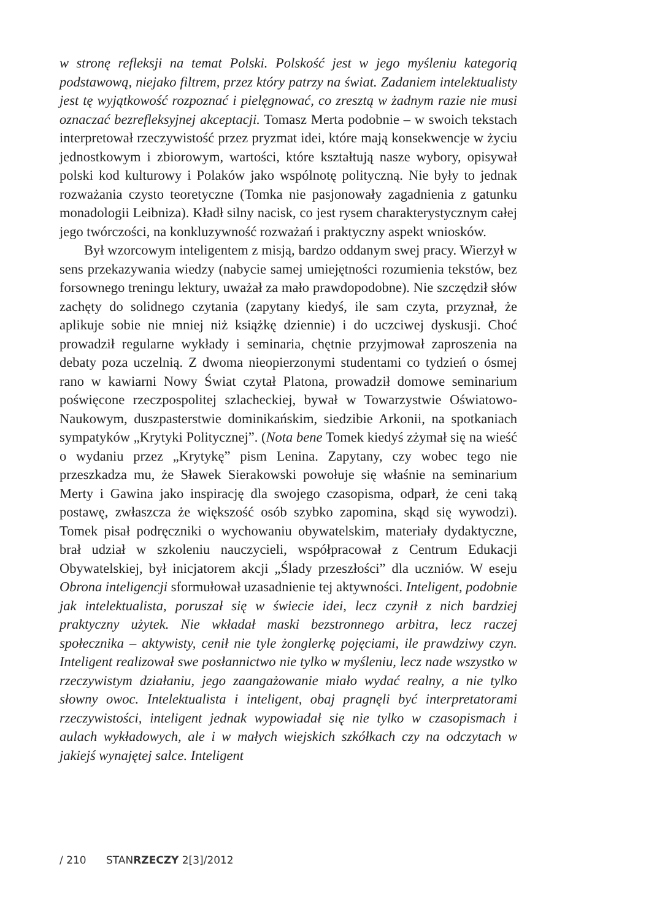w stronę refleksji na temat Polski. Polskość jest w jego myśleniu kategorią podstawową, niejako filtrem, przez który patrzy na świat. Zadaniem intelektualisty jest tę wyjątkowość rozpoznać i pielęgnować, co zresztą w żadnym razie nie musi oznaczać bezrefleksyjnej akceptacji. Tomasz Merta podobnie – w swoich tekstach interpretował rzeczywistość przez pryzmat idei, które mają konsekwencje w życiu jednostkowym i zbiorowym, wartości, które kształtują nasze wybory, opisywał polski kod kulturowy i Polaków jako wspólnotę polityczną. Nie były to jednak rozważania czysto teoretyczne (Tomka nie pasjonowały zagadnienia z gatunku monadologii Leibniza). Kładł silny nacisk, co jest rysem charakterystycznym całej jego twórczości, na konkluzywność rozważań i praktyczny aspekt wniosków.
Był wzorcowym inteligentem z misją, bardzo oddanym swej pracy. Wierzył w sens przekazywania wiedzy (nabycie samej umiejętności rozumienia tekstów, bez forsownego treningu lektury, uważał za mało prawdopodobne). Nie szczędził słów zachęty do solidnego czytania (zapytany kiedyś, ile sam czyta, przyznał, że aplikuje sobie nie mniej niż książkę dziennie) i do uczciwej dyskusji. Choć prowadził regularne wykłady i seminaria, chętnie przyjmował zaproszenia na debaty poza uczelnią. Z dwoma nieopierzonymi studentami co tydzień o ósmej rano w kawiarni Nowy Świat czytał Platona, prowadził domowe seminarium poświęcone rzeczpospolitej szlacheckiej, bywał w Towarzystwie Oświatowo-Naukowym, duszpasterstwie dominikańskim, siedzibie Arkonii, na spotkaniach sympatyków „Krytyki Politycznej”. (Nota bene Tomek kiedyś zżymał się na wieść o wydaniu przez „Krytykę” pism Lenina. Zapytany, czy wobec tego nie przeszkadza mu, że Sławek Sierakowski powołuje się właśnie na seminarium Merty i Gawina jako inspirację dla swojego czasopisma, odparł, że ceni taką postawę, zwłaszcza że większość osób szybko zapomina, skąd się wywodzi). Tomek pisał podręczniki o wychowaniu obywatelskim, materiały dydaktyczne, brał udział w szkoleniu nauczycieli, współpracował z Centrum Edukacji Obywatelskiej, był inicjatorem akcji „Ślady przeszłości” dla uczniów. W eseju Obrona inteligencji sformułował uzasadnienie tej aktywności. Inteligent, podobnie jak intelektualista, poruszał się w świecie idei, lecz czynił z nich bardziej praktyczny użytek. Nie wkładał maski bezstronnego arbitra, lecz raczej społecznika – aktywisty, cenił nie tyle żonglerkę pojęciami, ile prawdziwy czyn. Inteligent realizował swe posłannictwo nie tylko w myśleniu, lecz nade wszystko w rzeczywistym działaniu, jego zaangażowanie miało wydać realny, a nie tylko słowny owoc. Intelektualista i inteligent, obaj pragnęli być interpretatorami rzeczywistości, inteligent jednak wypowiadał się nie tylko w czasopismach i aulach wykładowych, ale i w małych wiejskich szkółkach czy na odczytach w jakiejś wynajętej salce. Inteligent
/ 210 STANRZECZY 2[3]/2012